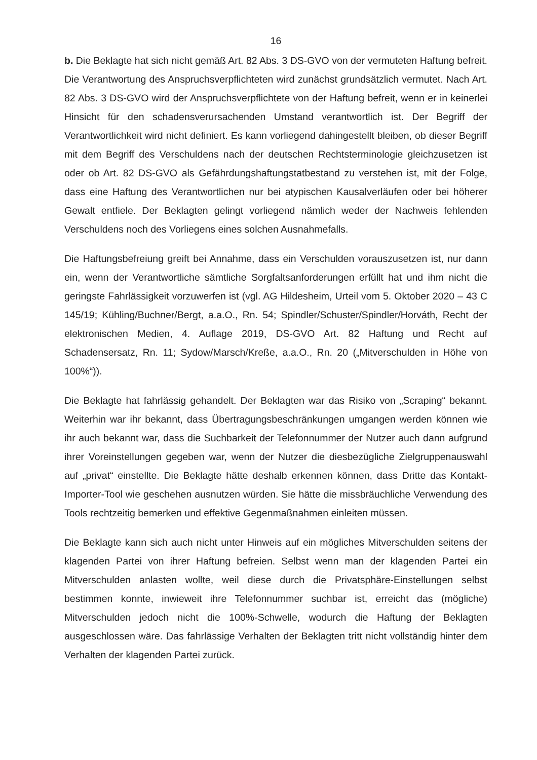16
b. Die Beklagte hat sich nicht gemäß Art. 82 Abs. 3 DS-GVO von der vermuteten Haftung befreit. Die Verantwortung des Anspruchsverpflichteten wird zunächst grundsätzlich vermutet. Nach Art. 82 Abs. 3 DS-GVO wird der Anspruchsverpflichtete von der Haftung befreit, wenn er in keinerlei Hinsicht für den schadensverursachenden Umstand verantwortlich ist. Der Begriff der Verantwortlichkeit wird nicht definiert. Es kann vorliegend dahingestellt bleiben, ob dieser Begriff mit dem Begriff des Verschuldens nach der deutschen Rechtsterminologie gleichzusetzen ist oder ob Art. 82 DS-GVO als Gefährdungshaftungstatbestand zu verstehen ist, mit der Folge, dass eine Haftung des Verantwortlichen nur bei atypischen Kausalverläufen oder bei höherer Gewalt entfiele. Der Beklagten gelingt vorliegend nämlich weder der Nachweis fehlenden Verschuldens noch des Vorliegens eines solchen Ausnahmefalls.
Die Haftungsbefreiung greift bei Annahme, dass ein Verschulden vorauszusetzen ist, nur dann ein, wenn der Verantwortliche sämtliche Sorgfaltsanforderungen erfüllt hat und ihm nicht die geringste Fahrlässigkeit vorzuwerfen ist (vgl. AG Hildesheim, Urteil vom 5. Oktober 2020 – 43 C 145/19; Kühling/Buchner/Bergt, a.a.O., Rn. 54; Spindler/Schuster/Spindler/Horváth, Recht der elektronischen Medien, 4. Auflage 2019, DS-GVO Art. 82 Haftung und Recht auf Schadensersatz, Rn. 11; Sydow/Marsch/Kreße, a.a.O., Rn. 20 („Mitverschulden in Höhe von 100%“)).
Die Beklagte hat fahrlässig gehandelt. Der Beklagten war das Risiko von „Scraping“ bekannt. Weiterhin war ihr bekannt, dass Übertragungsbeschränkungen umgangen werden können wie ihr auch bekannt war, dass die Suchbarkeit der Telefonnummer der Nutzer auch dann aufgrund ihrer Voreinstellungen gegeben war, wenn der Nutzer die diesbezügliche Zielgruppenauswahl auf „privat“ einstellte. Die Beklagte hätte deshalb erkennen können, dass Dritte das Kontakt-Importer-Tool wie geschehen ausnutzen würden. Sie hätte die missbräuchliche Verwendung des Tools rechtzeitig bemerken und effektive Gegenmaßnahmen einleiten müssen.
Die Beklagte kann sich auch nicht unter Hinweis auf ein mögliches Mitverschulden seitens der klagenden Partei von ihrer Haftung befreien. Selbst wenn man der klagenden Partei ein Mitverschulden anlasten wollte, weil diese durch die Privatsphäre-Einstellungen selbst bestimmen konnte, inwieweit ihre Telefonnummer suchbar ist, erreicht das (mögliche) Mitverschulden jedoch nicht die 100%-Schwelle, wodurch die Haftung der Beklagten ausgeschlossen wäre. Das fahrlässige Verhalten der Beklagten tritt nicht vollständig hinter dem Verhalten der klagenden Partei zurück.